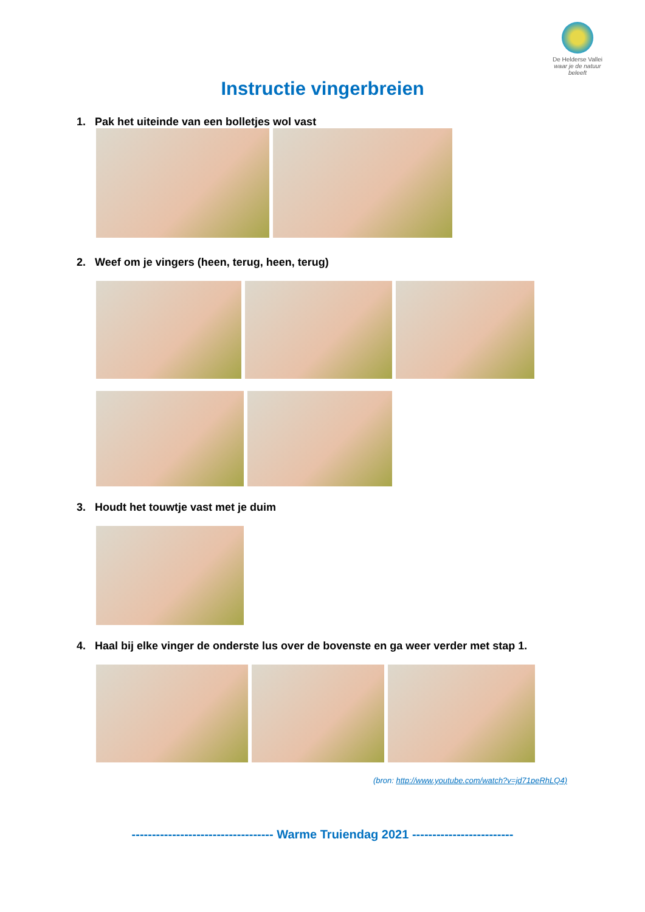De Helderse Vallei
waar je de natuur beleeft
Instructie vingerbreien
1. Pak het uiteinde van een bolletjes wol vast
2. Weef om je vingers (heen, terug, heen, terug)
3. Houdt het touwtje vast met je duim
4. Haal bij elke vinger de onderste lus over de bovenste en ga weer verder met stap 1.
(bron: http://www.youtube.com/watch?v=jd71peRhLQ4)
----------------------------------- Warme Truiendag 2021 -------------------------